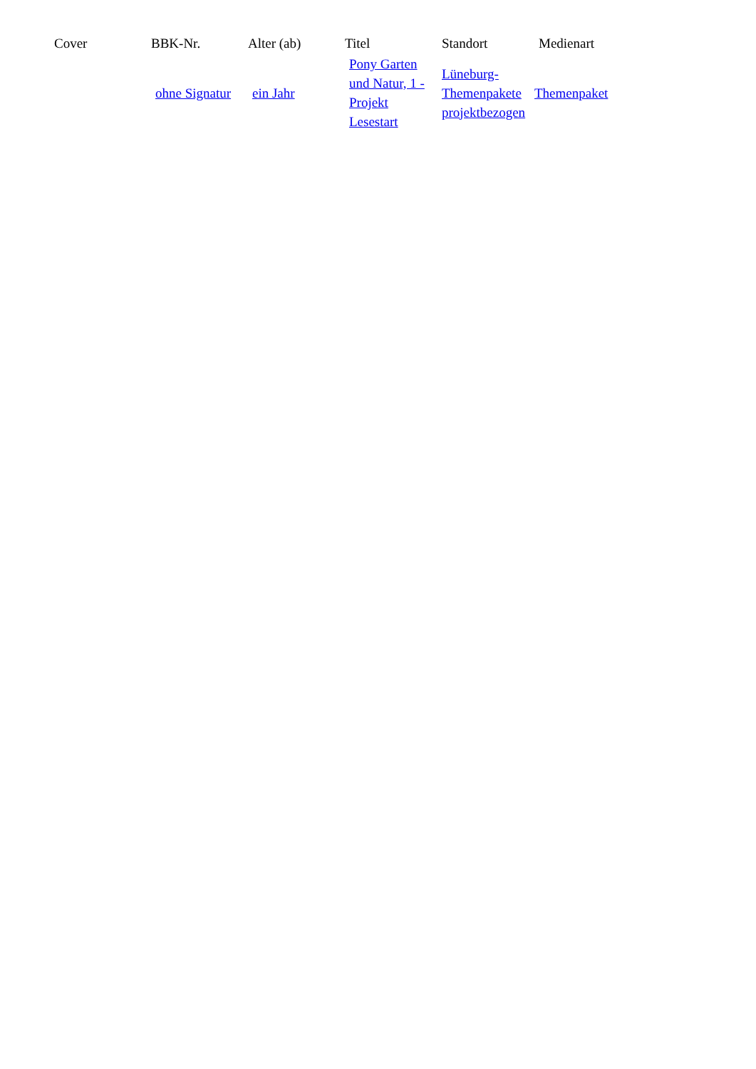| Cover | BBK-Nr. | Alter (ab) | Titel | Standort | Medienart |
| --- | --- | --- | --- | --- | --- |
| | ohne Signatur | ein Jahr | Pony Garten und Natur, 1 - Projekt Lesestart | Lüneburg-Themenpakete projektbezogen | Themenpaket |